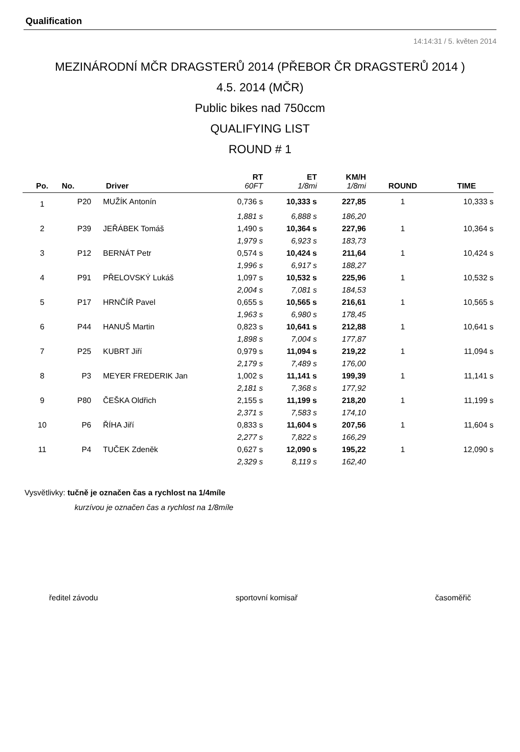Qualification
14:14:31 / 5. květen 2014
MEZINÁRODNÍ MČR DRAGSTERŮ 2014 (PŘEBOR ČR DRAGSTERŮ 2014 )
4.5. 2014 (MČR)
Public bikes nad 750ccm
QUALIFYING LIST
ROUND # 1
| | | | RT | ET | KM/H | | |
| --- | --- | --- | --- | --- | --- | --- | --- |
| Po. | No. | Driver | 60FT | 1/8mi | 1/8mi | ROUND | TIME |
| 1 | P20 | MUŽÍK Antonín | 0,736 s | 10,333 s | 227,85 | 1 | 10,333 s |
| | | | 1,881 s | 6,888 s | 186,20 | | |
| 2 | P39 | JEŘÁBEK Tomáš | 1,490 s | 10,364 s | 227,96 | 1 | 10,364 s |
| | | | 1,979 s | 6,923 s | 183,73 | | |
| 3 | P12 | BERNÁT Petr | 0,574 s | 10,424 s | 211,64 | 1 | 10,424 s |
| | | | 1,996 s | 6,917 s | 188,27 | | |
| 4 | P91 | PŘELOVSKÝ Lukáš | 1,097 s | 10,532 s | 225,96 | 1 | 10,532 s |
| | | | 2,004 s | 7,081 s | 184,53 | | |
| 5 | P17 | HRNČÍŘ Pavel | 0,655 s | 10,565 s | 216,61 | 1 | 10,565 s |
| | | | 1,963 s | 6,980 s | 178,45 | | |
| 6 | P44 | HANUŠ Martin | 0,823 s | 10,641 s | 212,88 | 1 | 10,641 s |
| | | | 1,898 s | 7,004 s | 177,87 | | |
| 7 | P25 | KUBRT Jiří | 0,979 s | 11,094 s | 219,22 | 1 | 11,094 s |
| | | | 2,179 s | 7,489 s | 176,00 | | |
| 8 | P3 | MEYER FREDERIK Jan | 1,002 s | 11,141 s | 199,39 | 1 | 11,141 s |
| | | | 2,181 s | 7,368 s | 177,92 | | |
| 9 | P80 | ČEŠKA Oldřich | 2,155 s | 11,199 s | 218,20 | 1 | 11,199 s |
| | | | 2,371 s | 7,583 s | 174,10 | | |
| 10 | P6 | ŘÍHA Jiří | 0,833 s | 11,604 s | 207,56 | 1 | 11,604 s |
| | | | 2,277 s | 7,822 s | 166,29 | | |
| 11 | P4 | TUČEK Zdeněk | 0,627 s | 12,090 s | 195,22 | 1 | 12,090 s |
| | | | 2,329 s | 8,119 s | 162,40 | | |
Vysvětlivky: tučně je označen čas a rychlost na 1/4míle
kurzívou je označen čas a rychlost na 1/8míle
ředitel závodu sportovní komisař časoměřič